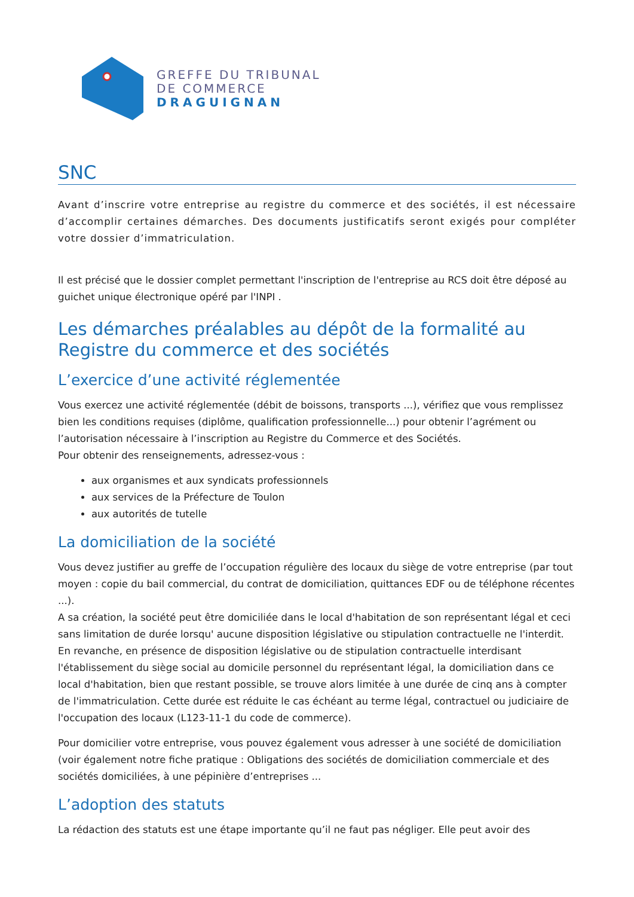GREFFE DU TRIBUNAL
DE COMMERCE
DRAGUIGNAN
SNC
Avant d’inscrire votre entreprise au registre du commerce et des sociétés, il est nécessaire d’accomplir certaines démarches. Des documents justificatifs seront exigés pour compléter votre dossier d’immatriculation.
Il est précisé que le dossier complet permettant l'inscription de l'entreprise au RCS doit être déposé au guichet unique électronique opéré par l'INPI .
Les démarches préalables au dépôt de la formalité au Registre du commerce et des sociétés
L’exercice d’une activité réglementée
Vous exercez une activité réglementée (débit de boissons, transports ...), vérifiez que vous remplissez bien les conditions requises (diplôme, qualification professionnelle...) pour obtenir l’agrément ou l’autorisation nécessaire à l’inscription au Registre du Commerce et des Sociétés.
Pour obtenir des renseignements, adressez-vous :
aux organismes et aux syndicats professionnels
aux services de la Préfecture de Toulon
aux autorités de tutelle
La domiciliation de la société
Vous devez justifier au greffe de l’occupation régulière des locaux du siège de votre entreprise (par tout moyen : copie du bail commercial, du contrat de domiciliation, quittances EDF ou de téléphone récentes ...).
A sa création, la société peut être domiciliée dans le local d'habitation de son représentant légal et ceci sans limitation de durée lorsqu' aucune disposition législative ou stipulation contractuelle ne l'interdit. En revanche, en présence de disposition législative ou de stipulation contractuelle interdisant l'établissement du siège social au domicile personnel du représentant légal, la domiciliation dans ce local d'habitation, bien que restant possible, se trouve alors limitée à une durée de cinq ans à compter de l'immatriculation. Cette durée est réduite le cas échéant au terme légal, contractuel ou judiciaire de l'occupation des locaux (L123-11-1 du code de commerce).
Pour domicilier votre entreprise, vous pouvez également vous adresser à une société de domiciliation (voir également notre fiche pratique : Obligations des sociétés de domiciliation commerciale et des sociétés domiciliées, à une pépinière d’entreprises ...
L’adoption des statuts
La rédaction des statuts est une étape importante qu’il ne faut pas négliger. Elle peut avoir des